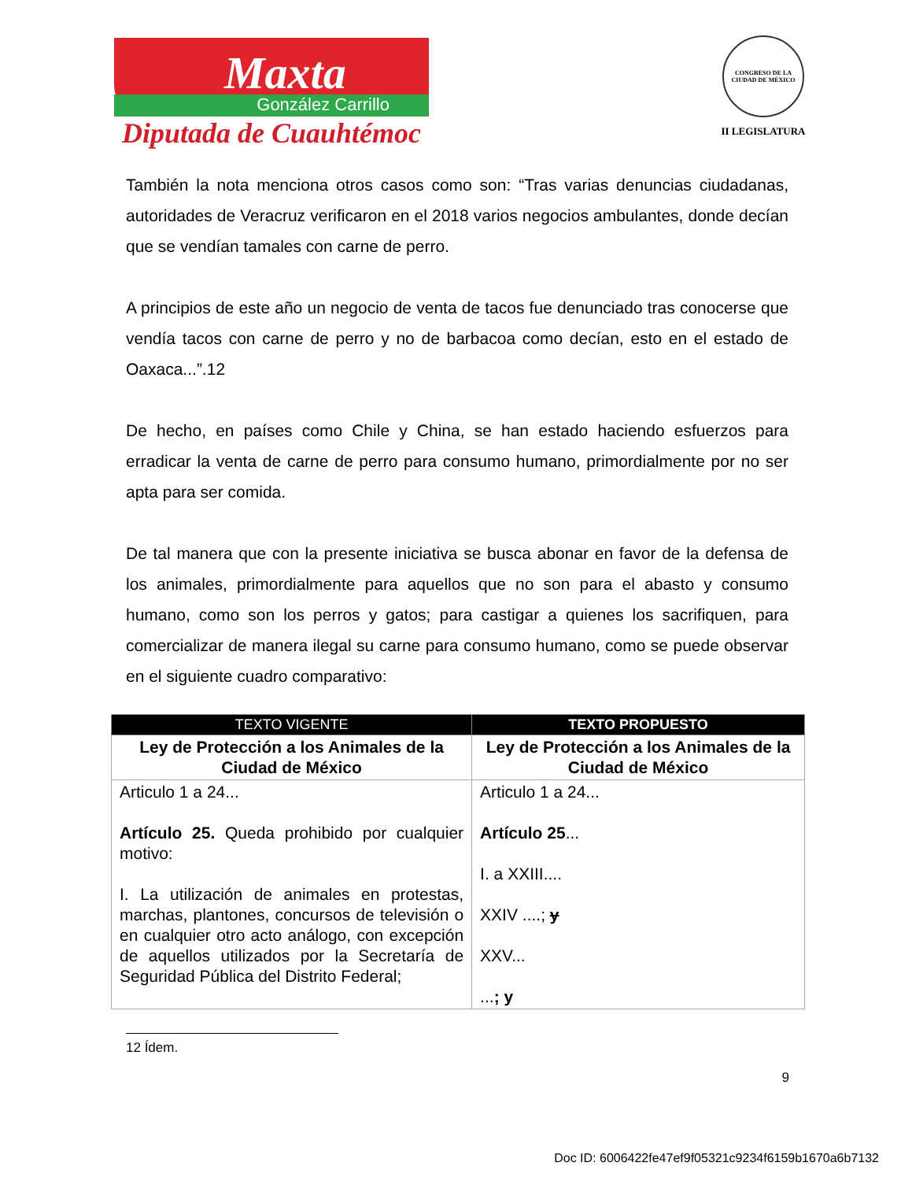Maxta
González Carrillo
Diputada de Cuauhtémoc
CONGRESO DE LA CIUDAD DE MÉXICO
II LEGISLATURA
También la nota menciona otros casos como son: “Tras varias denuncias ciudadanas, autoridades de Veracruz verificaron en el 2018 varios negocios ambulantes, donde decían que se vendían tamales con carne de perro.
A principios de este año un negocio de venta de tacos fue denunciado tras conocerse que vendía tacos con carne de perro y no de barbacoa como decían, esto en el estado de Oaxaca...”.12
De hecho, en países como Chile y China, se han estado haciendo esfuerzos para erradicar la venta de carne de perro para consumo humano, primordialmente por no ser apta para ser comida.
De tal manera que con la presente iniciativa se busca abonar en favor de la defensa de los animales, primordialmente para aquellos que no son para el abasto y consumo humano, como son los perros y gatos; para castigar a quienes los sacrifiquen, para comercializar de manera ilegal su carne para consumo humano, como se puede observar en el siguiente cuadro comparativo:
| TEXTO VIGENTE | TEXTO PROPUESTO |
| --- | --- |
| Ley de Protección a los Animales de la Ciudad de México | Ley de Protección a los Animales de la Ciudad de México |
| Articulo 1 a 24... Artículo 25. Queda prohibido por cualquier motivo: I. La utilización de animales en protestas, marchas, plantones, concursos de televisión o en cualquier otro acto análogo, con excepción de aquellos utilizados por la Secretaría de Seguridad Pública del Distrito Federal; | Articulo 1 a 24... Artículo 25 ... I. a XXIII.... XXIV ....; y XXV... ... ; y |
12 Ídem.
9
Doc ID: 6006422fe47ef9f05321c9234f6159b1670a6b7132